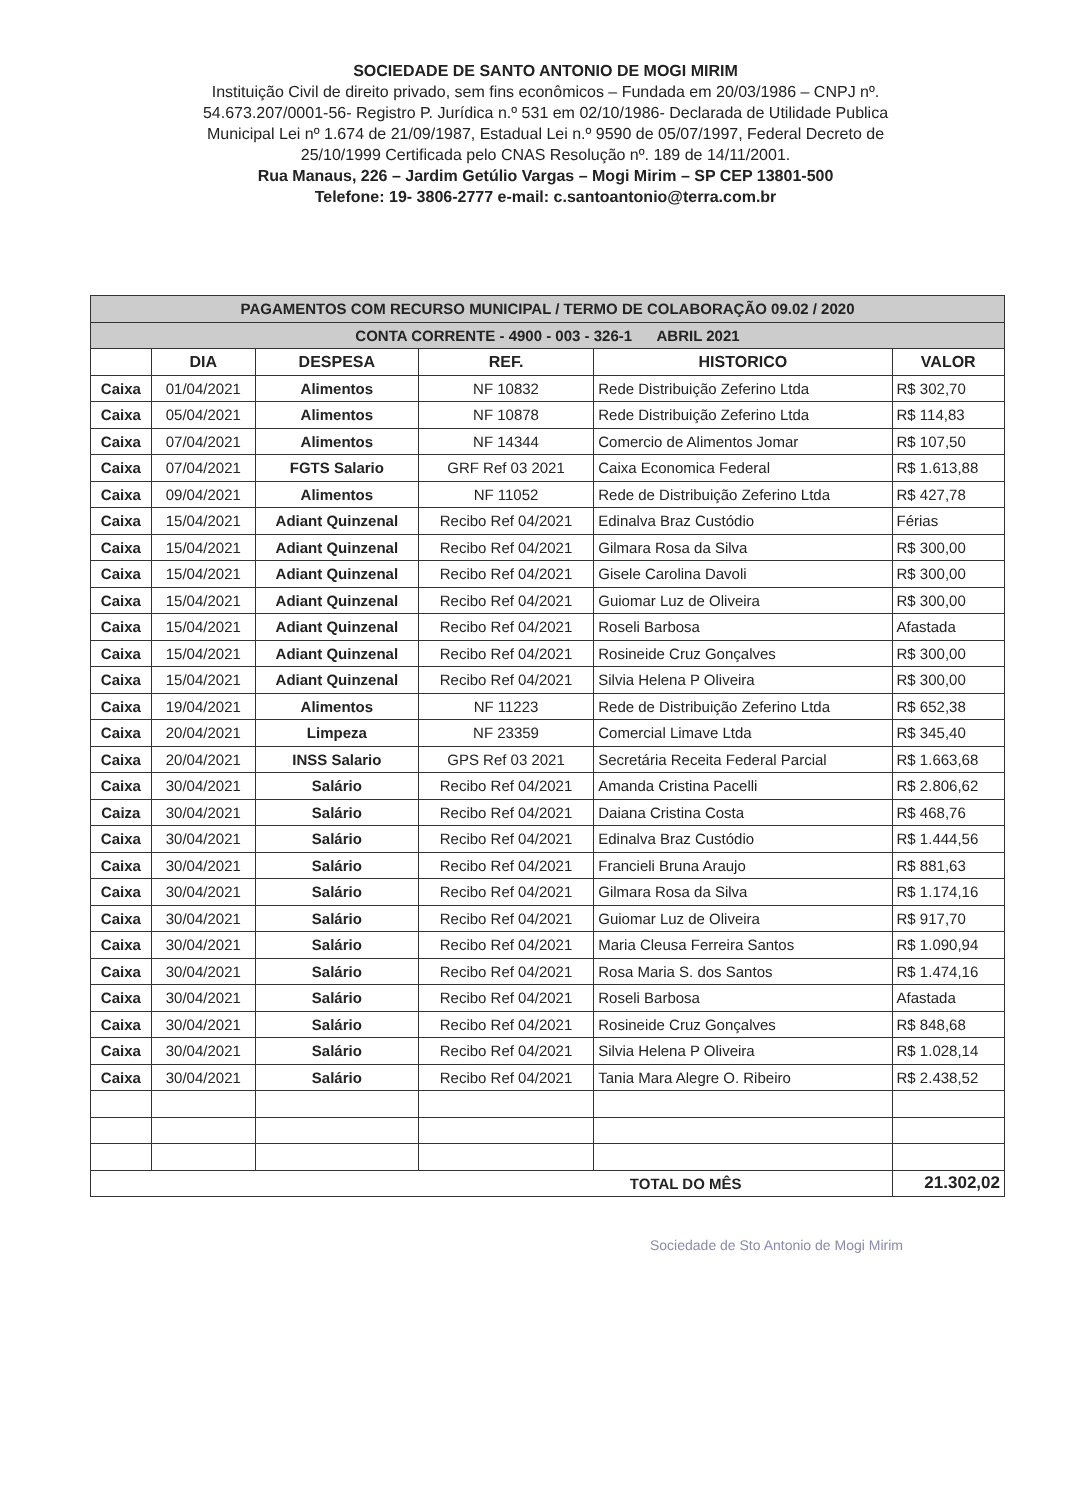SOCIEDADE DE SANTO ANTONIO DE MOGI MIRIM
Instituição Civil de direito privado, sem fins econômicos – Fundada em 20/03/1986 – CNPJ nº.
54.673.207/0001-56- Registro P. Jurídica n.º 531 em 02/10/1986- Declarada de Utilidade Publica
Municipal Lei nº 1.674 de 21/09/1987, Estadual Lei n.º 9590 de 05/07/1997, Federal Decreto de
25/10/1999 Certificada pelo CNAS Resolução nº. 189 de 14/11/2001.
Rua Manaus, 226 – Jardim Getúlio Vargas – Mogi Mirim – SP CEP 13801-500
Telefone: 19- 3806-2777 e-mail: c.santoantonio@terra.com.br
| PAGAMENTOS COM RECURSO MUNICIPAL / TERMO DE COLABORAÇÃO 09.02 / 2020 | | | | | |
| CONTA CORRENTE - 4900 - 003 - 326-1 ABRIL 2021 | | | | | |
| | DIA | DESPESA | REF. | HISTORICO | VALOR |
| Caixa | 01/04/2021 | Alimentos | NF 10832 | Rede Distribuição Zeferino Ltda | R$ 302,70 |
| Caixa | 05/04/2021 | Alimentos | NF 10878 | Rede Distribuição Zeferino Ltda | R$ 114,83 |
| Caixa | 07/04/2021 | Alimentos | NF 14344 | Comercio de Alimentos Jomar | R$ 107,50 |
| Caixa | 07/04/2021 | FGTS Salario | GRF Ref 03 2021 | Caixa Economica Federal | R$ 1.613,88 |
| Caixa | 09/04/2021 | Alimentos | NF 11052 | Rede de Distribuição Zeferino Ltda | R$ 427,78 |
| Caixa | 15/04/2021 | Adiant Quinzenal | Recibo Ref 04/2021 | Edinalva Braz Custódio | Férias |
| Caixa | 15/04/2021 | Adiant Quinzenal | Recibo Ref 04/2021 | Gilmara Rosa da Silva | R$ 300,00 |
| Caixa | 15/04/2021 | Adiant Quinzenal | Recibo Ref 04/2021 | Gisele Carolina Davoli | R$ 300,00 |
| Caixa | 15/04/2021 | Adiant Quinzenal | Recibo Ref 04/2021 | Guiomar Luz de Oliveira | R$ 300,00 |
| Caixa | 15/04/2021 | Adiant Quinzenal | Recibo Ref 04/2021 | Roseli Barbosa | Afastada |
| Caixa | 15/04/2021 | Adiant Quinzenal | Recibo Ref 04/2021 | Rosineide Cruz Gonçalves | R$ 300,00 |
| Caixa | 15/04/2021 | Adiant Quinzenal | Recibo Ref 04/2021 | Silvia Helena P Oliveira | R$ 300,00 |
| Caixa | 19/04/2021 | Alimentos | NF 11223 | Rede de Distribuição Zeferino Ltda | R$ 652,38 |
| Caixa | 20/04/2021 | Limpeza | NF 23359 | Comercial Limave Ltda | R$ 345,40 |
| Caixa | 20/04/2021 | INSS Salario | GPS Ref 03 2021 | Secretária Receita Federal Parcial | R$ 1.663,68 |
| Caixa | 30/04/2021 | Salário | Recibo Ref 04/2021 | Amanda Cristina Pacelli | R$ 2.806,62 |
| Caiza | 30/04/2021 | Salário | Recibo Ref 04/2021 | Daiana Cristina Costa | R$ 468,76 |
| Caixa | 30/04/2021 | Salário | Recibo Ref 04/2021 | Edinalva Braz Custódio | R$ 1.444,56 |
| Caixa | 30/04/2021 | Salário | Recibo Ref 04/2021 | Francieli Bruna Araujo | R$ 881,63 |
| Caixa | 30/04/2021 | Salário | Recibo Ref 04/2021 | Gilmara Rosa da Silva | R$ 1.174,16 |
| Caixa | 30/04/2021 | Salário | Recibo Ref 04/2021 | Guiomar Luz de Oliveira | R$ 917,70 |
| Caixa | 30/04/2021 | Salário | Recibo Ref 04/2021 | Maria Cleusa Ferreira Santos | R$ 1.090,94 |
| Caixa | 30/04/2021 | Salário | Recibo Ref 04/2021 | Rosa Maria S. dos Santos | R$ 1.474,16 |
| Caixa | 30/04/2021 | Salário | Recibo Ref 04/2021 | Roseli Barbosa | Afastada |
| Caixa | 30/04/2021 | Salário | Recibo Ref 04/2021 | Rosineide Cruz Gonçalves | R$ 848,68 |
| Caixa | 30/04/2021 | Salário | Recibo Ref 04/2021 | Silvia Helena P Oliveira | R$ 1.028,14 |
| Caixa | 30/04/2021 | Salário | Recibo Ref 04/2021 | Tania Mara Alegre O. Ribeiro | R$ 2.438,52 |
| TOTAL DO MÊS | | | | | 21.302,02 |
Sociedade de Sto Antonio de Mogi Mirim